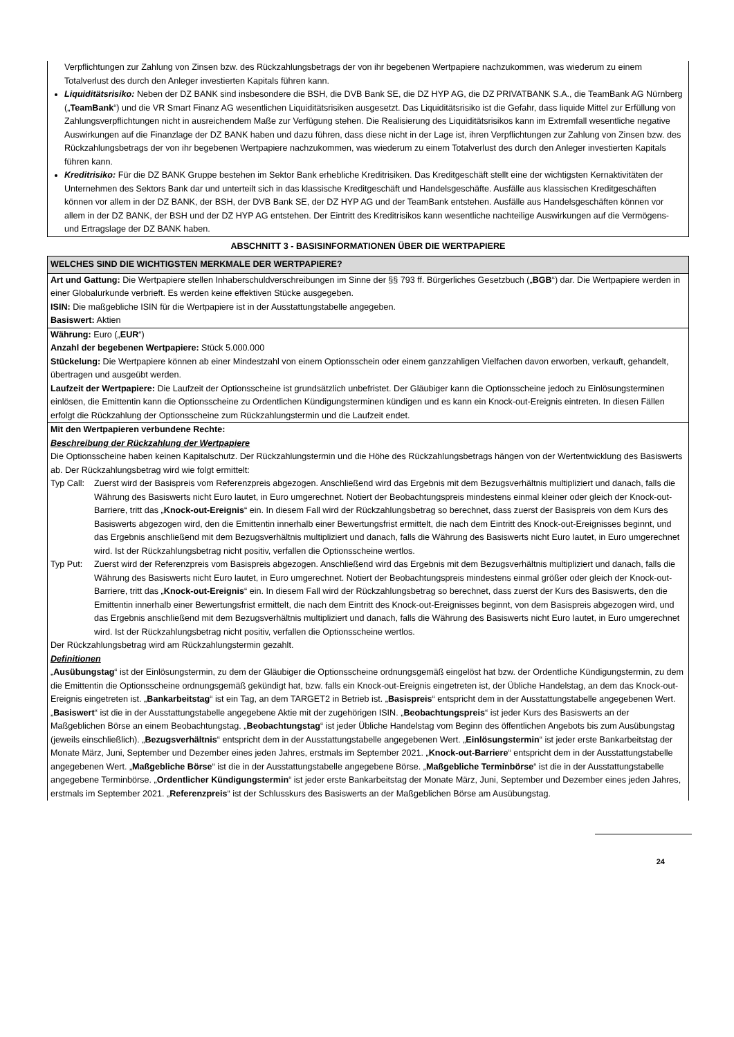Verpflichtungen zur Zahlung von Zinsen bzw. des Rückzahlungsbetrags der von ihr begebenen Wertpapiere nachzukommen, was wiederum zu einem Totalverlust des durch den Anleger investierten Kapitals führen kann.
Liquiditätsrisiko: Neben der DZ BANK sind insbesondere die BSH, die DVB Bank SE, die DZ HYP AG, die DZ PRIVATBANK S.A., die TeamBank AG Nürnberg („TeamBank“) und die VR Smart Finanz AG wesentlichen Liquiditätsrisiken ausgesetzt. Das Liquiditätsrisiko ist die Gefahr, dass liquide Mittel zur Erfüllung von Zahlungsverpflichtungen nicht in ausreichendem Maße zur Verfügung stehen. Die Realisierung des Liquiditätsrisikos kann im Extremfall wesentliche negative Auswirkungen auf die Finanzlage der DZ BANK haben und dazu führen, dass diese nicht in der Lage ist, ihren Verpflichtungen zur Zahlung von Zinsen bzw. des Rückzahlungsbetrags der von ihr begebenen Wertpapiere nachzukommen, was wiederum zu einem Totalverlust des durch den Anleger investierten Kapitals führen kann.
Kreditrisiko: Für die DZ BANK Gruppe bestehen im Sektor Bank erhebliche Kreditrisiken. Das Kreditgeschäft stellt eine der wichtigsten Kernaktivitäten der Unternehmen des Sektors Bank dar und unterteilt sich in das klassische Kreditgeschäft und Handelsgeschäfte. Ausfälle aus klassischen Kreditgeschäften können vor allem in der DZ BANK, der BSH, der DVB Bank SE, der DZ HYP AG und der TeamBank entstehen. Ausfälle aus Handelsgeschäften können vor allem in der DZ BANK, der BSH und der DZ HYP AG entstehen. Der Eintritt des Kreditrisikos kann wesentliche nachteilige Auswirkungen auf die Vermögens- und Ertragslage der DZ BANK haben.
ABSCHNITT 3 - BASISINFORMATIONEN ÜBER DIE WERTPAPIERE
WELCHES SIND DIE WICHTIGSTEN MERKMALE DER WERTPAPIERE?
Art und Gattung: Die Wertpapiere stellen Inhaberschuldverschreibungen im Sinne der §§ 793 ff. Bürgerliches Gesetzbuch („BGB“) dar. Die Wertpapiere werden in einer Globalurkunde verbrieft. Es werden keine effektiven Stücke ausgegeben.
ISIN: Die maßgebliche ISIN für die Wertpapiere ist in der Ausstattungstabelle angegeben.
Basiswert: Aktien
Währung: Euro („EUR“)
Anzahl der begebenen Wertpapiere: Stück 5.000.000
Stückelung: Die Wertpapiere können ab einer Mindestzahl von einem Optionsschein oder einem ganzzahligen Vielfachen davon erworben, verkauft, gehandelt, übertragen und ausgeübt werden.
Laufzeit der Wertpapiere: Die Laufzeit der Optionsscheine ist grundsätzlich unbefristet. Der Gläubiger kann die Optionsscheine jedoch zu Einlösungsterminen einlösen, die Emittentin kann die Optionsscheine zu Ordentlichen Kündigungsterminen kündigen und es kann ein Knock-out-Ereignis eintreten. In diesen Fällen erfolgt die Rückzahlung der Optionsscheine zum Rückzahlungstermin und die Laufzeit endet.
Mit den Wertpapieren verbundene Rechte:
Beschreibung der Rückzahlung der Wertpapiere
Die Optionsscheine haben keinen Kapitalschutz. Der Rückzahlungstermin und die Höhe des Rückzahlungsbetrags hängen von der Wertentwicklung des Basiswerts ab. Der Rückzahlungsbetrag wird wie folgt ermittelt:
Typ Call: Zuerst wird der Basispreis vom Referenzpreis abgezogen. Anschließend wird das Ergebnis mit dem Bezugsverhältnis multipliziert und danach, falls die Währung des Basiswerts nicht Euro lautet, in Euro umgerechnet. Notiert der Beobachtungspreis mindestens einmal kleiner oder gleich der Knock-out-Barriere, tritt das „Knock-out-Ereignis“ ein. In diesem Fall wird der Rückzahlungsbetrag so berechnet, dass zuerst der Basispreis von dem Kurs des Basiswerts abgezogen wird, den die Emittentin innerhalb einer Bewertungsfrist ermittelt, die nach dem Eintritt des Knock-out-Ereignisses beginnt, und das Ergebnis anschließend mit dem Bezugsverhältnis multipliziert und danach, falls die Währung des Basiswerts nicht Euro lautet, in Euro umgerechnet wird. Ist der Rückzahlungsbetrag nicht positiv, verfallen die Optionsscheine wertlos.
Typ Put: Zuerst wird der Referenzpreis vom Basispreis abgezogen. Anschließend wird das Ergebnis mit dem Bezugsverhältnis multipliziert und danach, falls die Währung des Basiswerts nicht Euro lautet, in Euro umgerechnet. Notiert der Beobachtungspreis mindestens einmal größer oder gleich der Knock-out-Barriere, tritt das „Knock-out-Ereignis“ ein. In diesem Fall wird der Rückzahlungsbetrag so berechnet, dass zuerst der Kurs des Basiswerts, den die Emittentin innerhalb einer Bewertungsfrist ermittelt, die nach dem Eintritt des Knock-out-Ereignisses beginnt, von dem Basispreis abgezogen wird, und das Ergebnis anschließend mit dem Bezugsverhältnis multipliziert und danach, falls die Währung des Basiswerts nicht Euro lautet, in Euro umgerechnet wird. Ist der Rückzahlungsbetrag nicht positiv, verfallen die Optionsscheine wertlos.
Der Rückzahlungsbetrag wird am Rückzahlungstermin gezahlt.
Definitionen
„Ausübungstag“ ist der Einlösungstermin, zu dem der Gläubiger die Optionsscheine ordnungsgemäß eingelöst hat bzw. der Ordentliche Kündigungstermin, zu dem die Emittentin die Optionsscheine ordnungsgemäß gekündigt hat, bzw. falls ein Knock-out-Ereignis eingetreten ist, der Übliche Handelstag, an dem das Knock-out-Ereignis eingetreten ist. „Bankarbeitstag“ ist ein Tag, an dem TARGET2 in Betrieb ist. „Basispreis“ entspricht dem in der Ausstattungstabelle angegebenen Wert. „Basiswert“ ist die in der Ausstattungstabelle angegebene Aktie mit der zugehörigen ISIN. „Beobachtungspreis“ ist jeder Kurs des Basiswerts an der Maßgeblichen Börse an einem Beobachtungstag. „Beobachtungstag“ ist jeder Übliche Handelstag vom Beginn des öffentlichen Angebots bis zum Ausübungstag (jeweils einschließlich). „Bezugsverhältnis“ entspricht dem in der Ausstattungstabelle angegebenen Wert. „Einlösungstermin“ ist jeder erste Bankarbeitstag der Monate März, Juni, September und Dezember eines jeden Jahres, erstmals im September 2021. „Knock-out-Barriere“ entspricht dem in der Ausstattungstabelle angegebenen Wert. „Maßgebliche Börse“ ist die in der Ausstattungstabelle angegebene Börse. „Maßgebliche Terminbörse“ ist die in der Ausstattungstabelle angegebene Terminbörse. „Ordentlicher Kündigungstermin“ ist jeder erste Bankarbeitstag der Monate März, Juni, September und Dezember eines jeden Jahres, erstmals im September 2021. „Referenzpreis“ ist der Schlusskurs des Basiswerts an der Maßgeblichen Börse am Ausübungstag.
24